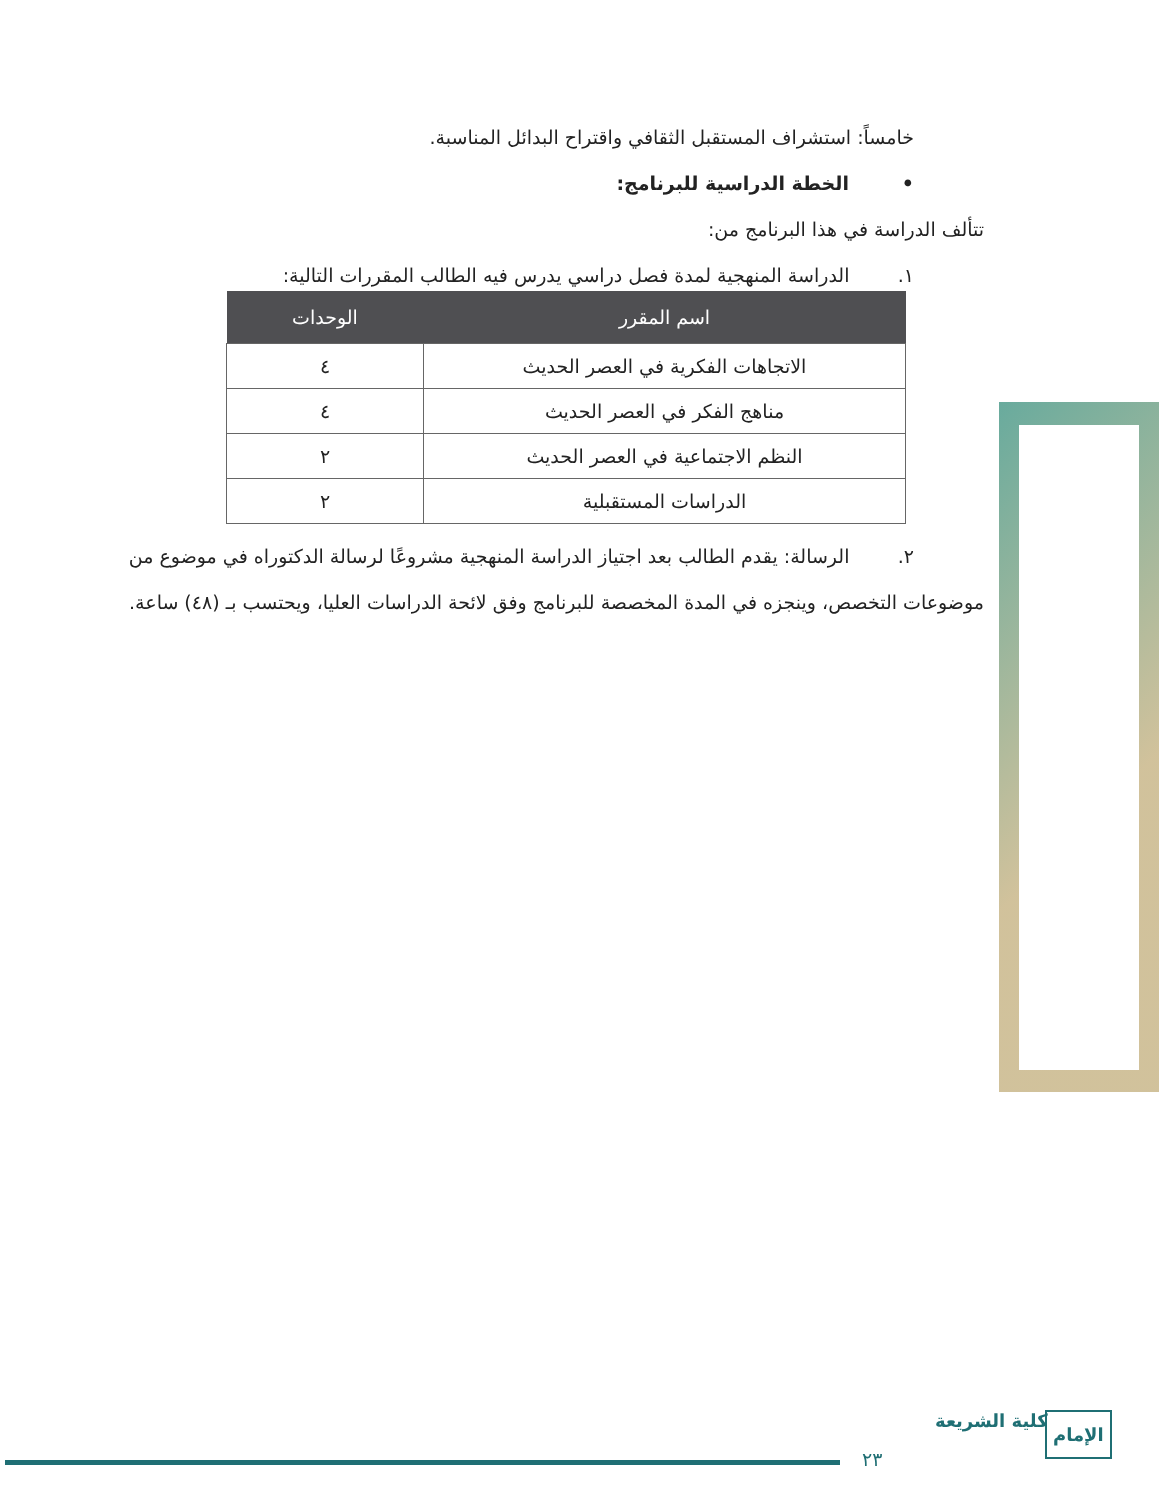خامساً: استشراف المستقبل الثقافي واقتراح البدائل المناسبة.
• الخطة الدراسية للبرنامج:
تتألف الدراسة في هذا البرنامج من:
١. الدراسة المنهجية لمدة فصل دراسي يدرس فيه الطالب المقررات التالية:
| اسم المقرر | الوحدات |
| --- | --- |
| الاتجاهات الفكرية في العصر الحديث | ٤ |
| مناهج الفكر في العصر الحديث | ٤ |
| النظم الاجتماعية في العصر الحديث | ٢ |
| الدراسات المستقبلية | ٢ |
٢. الرسالة: يقدم الطالب بعد اجتياز الدراسة المنهجية مشروعًا لرسالة الدكتوراه في موضوع من
موضوعات التخصص، وينجزه في المدة المخصصة للبرنامج وفق لائحة الدراسات العليا، ويحتسب بـ (٤٨) ساعة.
٢٣
كلية الشريعة الإمام